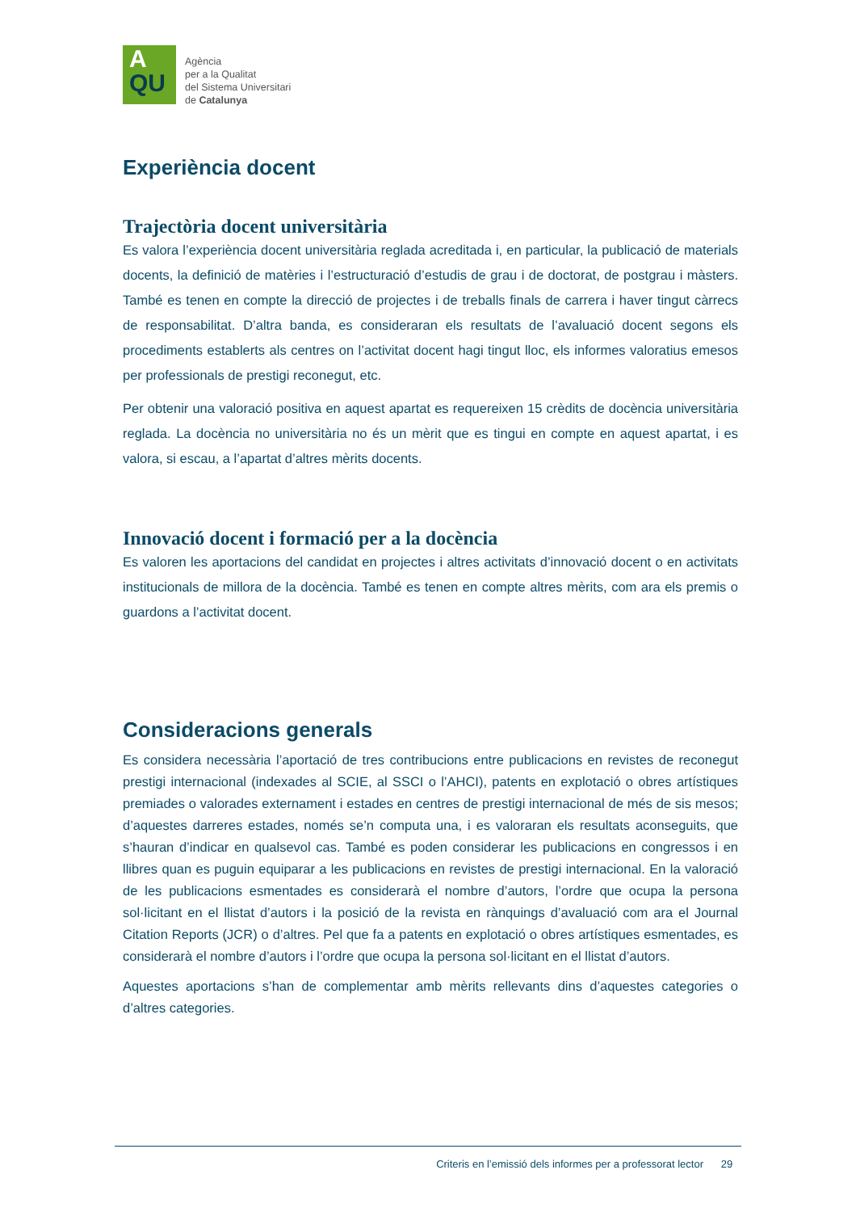A
QU
Agència
per a la Qualitat
del Sistema Universitari
de Catalunya
Experiència docent
Trajectòria docent universitària
Es valora l’experiència docent universitària reglada acreditada i, en particular, la publicació de materials docents, la definició de matèries i l’estructuració d’estudis de grau i de doctorat, de postgrau i màsters. També es tenen en compte la direcció de projectes i de treballs finals de carrera i haver tingut càrrecs de responsabilitat. D’altra banda, es consideraran els resultats de l’avaluació docent segons els procediments establerts als centres on l’activitat docent hagi tingut lloc, els informes valoratius emesos per professionals de prestigi reconegut, etc.
Per obtenir una valoració positiva en aquest apartat es requereixen 15 crèdits de docència universitària reglada. La docència no universitària no és un mèrit que es tingui en compte en aquest apartat, i es valora, si escau, a l’apartat d’altres mèrits docents.
Innovació docent i formació per a la docència
Es valoren les aportacions del candidat en projectes i altres activitats d’innovació docent o en activitats institucionals de millora de la docència. També es tenen en compte altres mèrits, com ara els premis o guardons a l’activitat docent.
Consideracions generals
Es considera necessària l’aportació de tres contribucions entre publicacions en revistes de reconegut prestigi internacional (indexades al SCIE, al SSCI o l’AHCI), patents en explotació o obres artístiques premiades o valorades externament i estades en centres de prestigi internacional de més de sis mesos; d’aquestes darreres estades, només se’n computa una, i es valoraran els resultats aconseguits, que s’hauran d’indicar en qualsevol cas. També es poden considerar les publicacions en congressos i en llibres quan es puguin equiparar a les publicacions en revistes de prestigi internacional. En la valoració de les publicacions esmentades es considerarà el nombre d’autors, l’ordre que ocupa la persona sol·licitant en el llistat d’autors i la posició de la revista en rànquings d’avaluació com ara el Journal Citation Reports (JCR) o d’altres. Pel que fa a patents en explotació o obres artístiques esmentades, es considerarà el nombre d’autors i l’ordre que ocupa la persona sol·licitant en el llistat d’autors.
Aquestes aportacions s’han de complementar amb mèrits rellevants dins d’aquestes categories o d’altres categories.
Criteris en l’emissió dels informes per a professorat lector 29